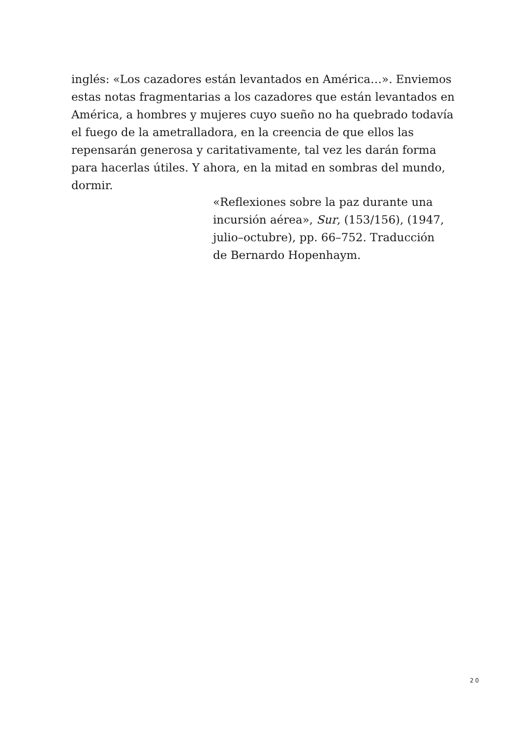inglés: «Los cazadores están levantados en América…». Enviemos estas notas fragmentarias a los cazadores que están levantados en América, a hombres y mujeres cuyo sueño no ha quebrado todavía el fuego de la ametralladora, en la creencia de que ellos las repensarán generosa y caritativamente, tal vez les darán forma para hacerlas útiles. Y ahora, en la mitad en sombras del mundo, dormir.
«Reflexiones sobre la paz durante una incursión aérea», Sur, (153/156), (1947, julio–octubre), pp. 66–752. Traducción de Bernardo Hopenhaym.
20